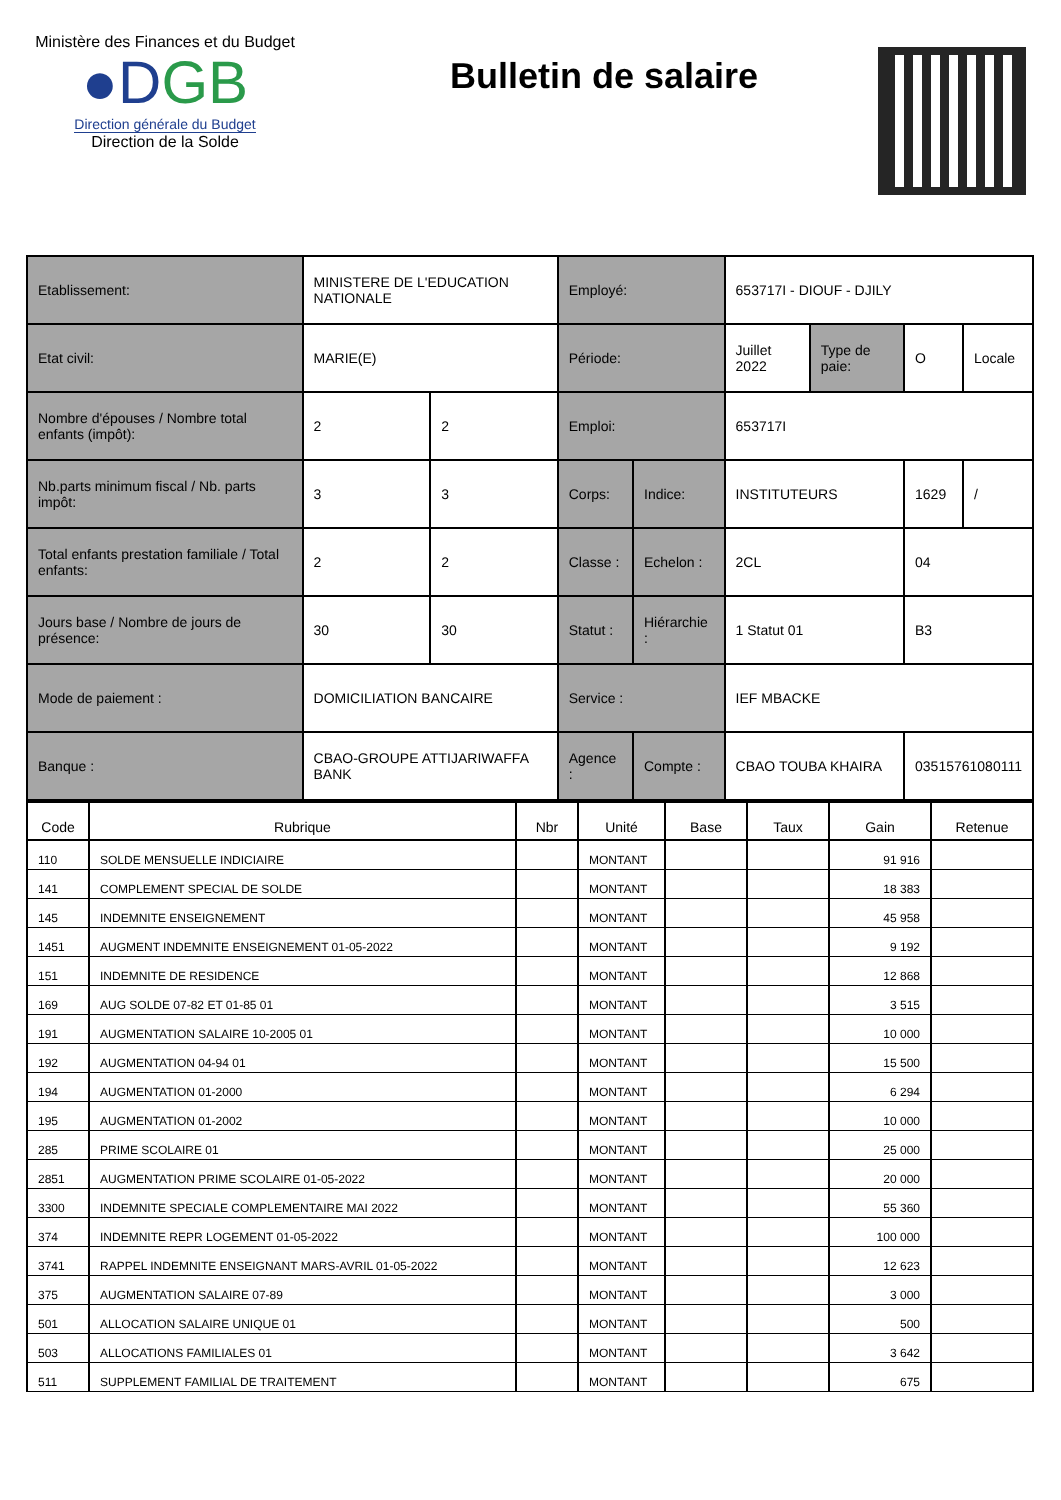Ministère des Finances et du Budget
●DGB
Direction générale du Budget
Direction de la Solde
Bulletin de salaire
| Etablissement: | MINISTERE DE L'EDUCATION NATIONALE | | Employé: | | 653717I - DIOUF - DJILY | | | |
| Etat civil: | MARIE(E) | | Période: | | Juillet 2022 | Type de paie: | O | Locale |
| Nombre d'épouses / Nombre total enfants (impôt): | 2 | 2 | Emploi: | | 653717I | | | |
| Nb.parts minimum fiscal / Nb. parts impôt: | 3 | 3 | Corps: | Indice: | INSTITUTEURS | | 1629 | / |
| Total enfants prestation familiale / Total enfants: | 2 | 2 | Classe : | Echelon : | 2CL | | 04 | |
| Jours base / Nombre de jours de présence: | 30 | 30 | Statut : | Hiérarchie : | 1 Statut 01 | | B3 | |
| Mode de paiement : | DOMICILIATION BANCAIRE | | Service : | | IEF MBACKE | | | |
| Banque : | CBAO-GROUPE ATTIJARIWAFFA BANK | | Agence : | Compte : | CBAO TOUBA KHAIRA | | 03515761080111 | |
| Code | Rubrique | Nbr | Unité | Base | Taux | Gain | Retenue |
| --- | --- | --- | --- | --- | --- | --- | --- |
| 110 | SOLDE MENSUELLE INDICIAIRE | | MONTANT | | | 91 916 | |
| 141 | COMPLEMENT SPECIAL DE SOLDE | | MONTANT | | | 18 383 | |
| 145 | INDEMNITE ENSEIGNEMENT | | MONTANT | | | 45 958 | |
| 1451 | AUGMENT INDEMNITE ENSEIGNEMENT 01-05-2022 | | MONTANT | | | 9 192 | |
| 151 | INDEMNITE DE RESIDENCE | | MONTANT | | | 12 868 | |
| 169 | AUG SOLDE 07-82 ET 01-85 01 | | MONTANT | | | 3 515 | |
| 191 | AUGMENTATION SALAIRE 10-2005 01 | | MONTANT | | | 10 000 | |
| 192 | AUGMENTATION 04-94 01 | | MONTANT | | | 15 500 | |
| 194 | AUGMENTATION 01-2000 | | MONTANT | | | 6 294 | |
| 195 | AUGMENTATION 01-2002 | | MONTANT | | | 10 000 | |
| 285 | PRIME SCOLAIRE 01 | | MONTANT | | | 25 000 | |
| 2851 | AUGMENTATION PRIME SCOLAIRE 01-05-2022 | | MONTANT | | | 20 000 | |
| 3300 | INDEMNITE SPECIALE COMPLEMENTAIRE MAI 2022 | | MONTANT | | | 55 360 | |
| 374 | INDEMNITE REPR LOGEMENT 01-05-2022 | | MONTANT | | | 100 000 | |
| 3741 | RAPPEL INDEMNITE ENSEIGNANT MARS-AVRIL 01-05-2022 | | MONTANT | | | 12 623 | |
| 375 | AUGMENTATION SALAIRE 07-89 | | MONTANT | | | 3 000 | |
| 501 | ALLOCATION SALAIRE UNIQUE 01 | | MONTANT | | | 500 | |
| 503 | ALLOCATIONS FAMILIALES 01 | | MONTANT | | | 3 642 | |
| 511 | SUPPLEMENT FAMILIAL DE TRAITEMENT | | MONTANT | | | 675 | |